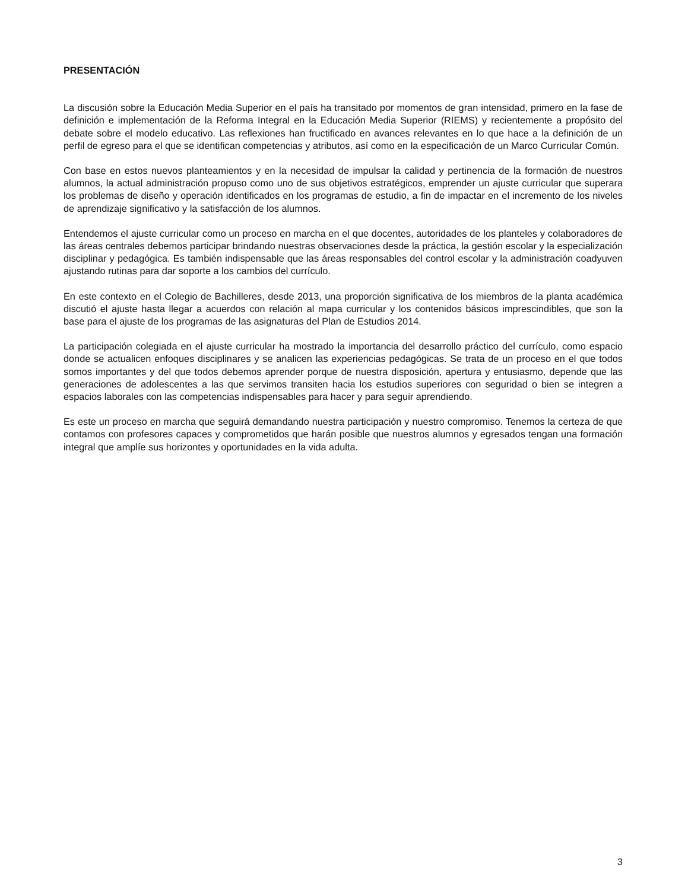PRESENTACIÓN
La discusión sobre la Educación Media Superior en el país ha transitado por momentos de gran intensidad, primero en la fase de definición e implementación de la Reforma Integral en la Educación Media Superior (RIEMS) y recientemente a propósito del debate sobre el modelo educativo. Las reflexiones han fructificado en avances relevantes en lo que hace a la definición de un perfil de egreso para el que se identifican competencias y atributos, así como en la especificación de un Marco Curricular Común.
Con base en estos nuevos planteamientos y en la necesidad de impulsar la calidad y pertinencia de la formación de nuestros alumnos, la actual administración propuso como uno de sus objetivos estratégicos, emprender un ajuste curricular que superara los problemas de diseño y operación identificados en los programas de estudio, a fin de impactar en el incremento de los niveles de aprendizaje significativo y la satisfacción de los alumnos.
Entendemos el ajuste curricular como un proceso en marcha en el que docentes, autoridades de los planteles y colaboradores de las áreas centrales debemos participar brindando nuestras observaciones desde la práctica, la gestión escolar y la especialización disciplinar y pedagógica. Es también indispensable que las áreas responsables del control escolar y la administración coadyuven ajustando rutinas para dar soporte a los cambios del currículo.
En este contexto en el Colegio de Bachilleres, desde 2013, una proporción significativa de los miembros de la planta académica discutió el ajuste hasta llegar a acuerdos con relación al mapa curricular y los contenidos básicos imprescindibles, que son la base para el ajuste de los programas de las asignaturas del Plan de Estudios 2014.
La participación colegiada en el ajuste curricular ha mostrado la importancia del desarrollo práctico del currículo, como espacio donde se actualicen enfoques disciplinares y se analicen las experiencias pedagógicas. Se trata de un proceso en el que todos somos importantes y del que todos debemos aprender porque de nuestra disposición, apertura y entusiasmo, depende que las generaciones de adolescentes a las que servimos transiten hacia los estudios superiores con seguridad o bien se integren a espacios laborales con las competencias indispensables para hacer y para seguir aprendiendo.
Es este un proceso en marcha que seguirá demandando nuestra participación y nuestro compromiso. Tenemos la certeza de que contamos con profesores capaces y comprometidos que harán posible que nuestros alumnos y egresados tengan una formación integral que amplíe sus horizontes y oportunidades en la vida adulta.
3